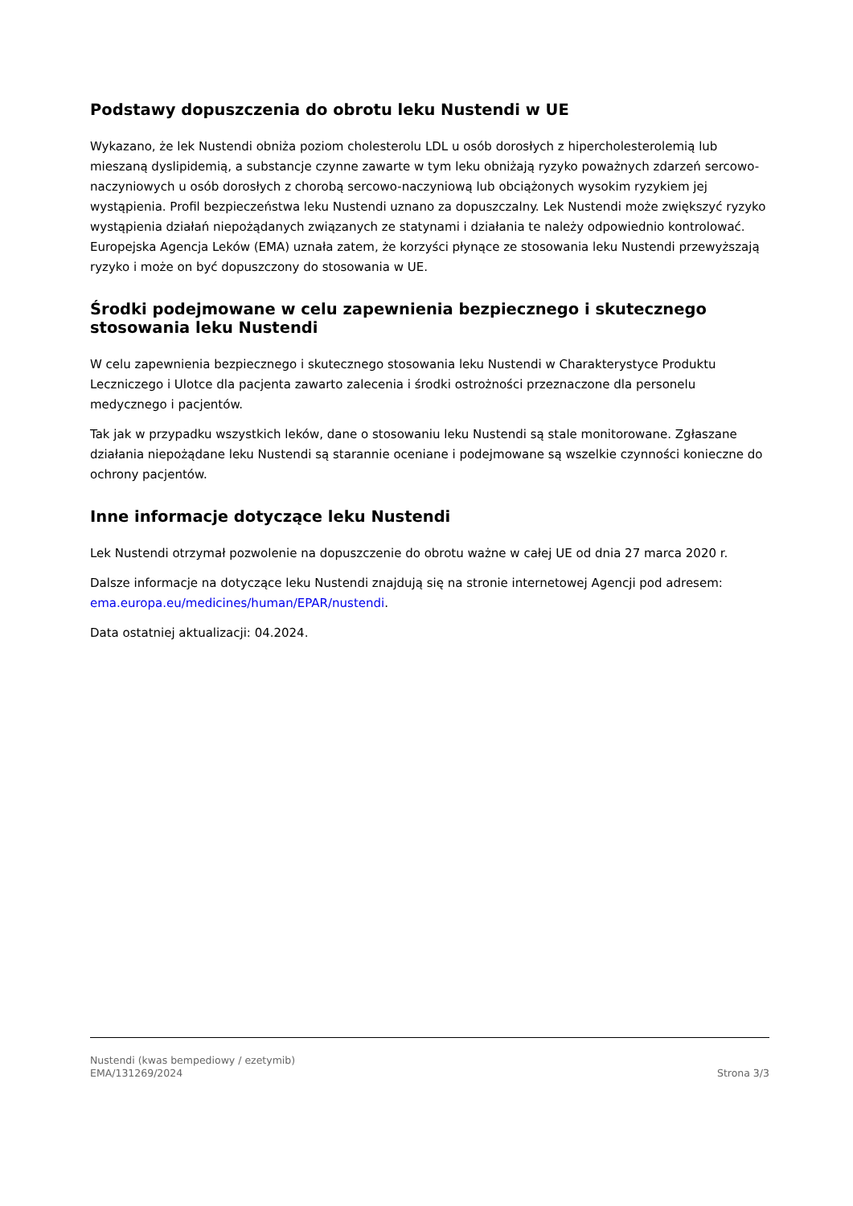Podstawy dopuszczenia do obrotu leku Nustendi w UE
Wykazano, że lek Nustendi obniża poziom cholesterolu LDL u osób dorosłych z hipercholesterolemią lub mieszaną dyslipidemią, a substancje czynne zawarte w tym leku obniżają ryzyko poważnych zdarzeń sercowo-naczyniowych u osób dorosłych z chorobą sercowo-naczyniową lub obciążonych wysokim ryzykiem jej wystąpienia. Profil bezpieczeństwa leku Nustendi uznano za dopuszczalny. Lek Nustendi może zwiększyć ryzyko wystąpienia działań niepożądanych związanych ze statynami i działania te należy odpowiednio kontrolować. Europejska Agencja Leków (EMA) uznała zatem, że korzyści płynące ze stosowania leku Nustendi przewyższają ryzyko i może on być dopuszczony do stosowania w UE.
Środki podejmowane w celu zapewnienia bezpiecznego i skutecznego stosowania leku Nustendi
W celu zapewnienia bezpiecznego i skutecznego stosowania leku Nustendi w Charakterystyce Produktu Leczniczego i Ulotce dla pacjenta zawarto zalecenia i środki ostrożności przeznaczone dla personelu medycznego i pacjentów.
Tak jak w przypadku wszystkich leków, dane o stosowaniu leku Nustendi są stale monitorowane. Zgłaszane działania niepożądane leku Nustendi są starannie oceniane i podejmowane są wszelkie czynności konieczne do ochrony pacjentów.
Inne informacje dotyczące leku Nustendi
Lek Nustendi otrzymał pozwolenie na dopuszczenie do obrotu ważne w całej UE od dnia 27 marca 2020 r.
Dalsze informacje na dotyczące leku Nustendi znajdują się na stronie internetowej Agencji pod adresem: ema.europa.eu/medicines/human/EPAR/nustendi.
Data ostatniej aktualizacji: 04.2024.
Nustendi (kwas bempediowy / ezetymib)
EMA/131269/2024
Strona 3/3